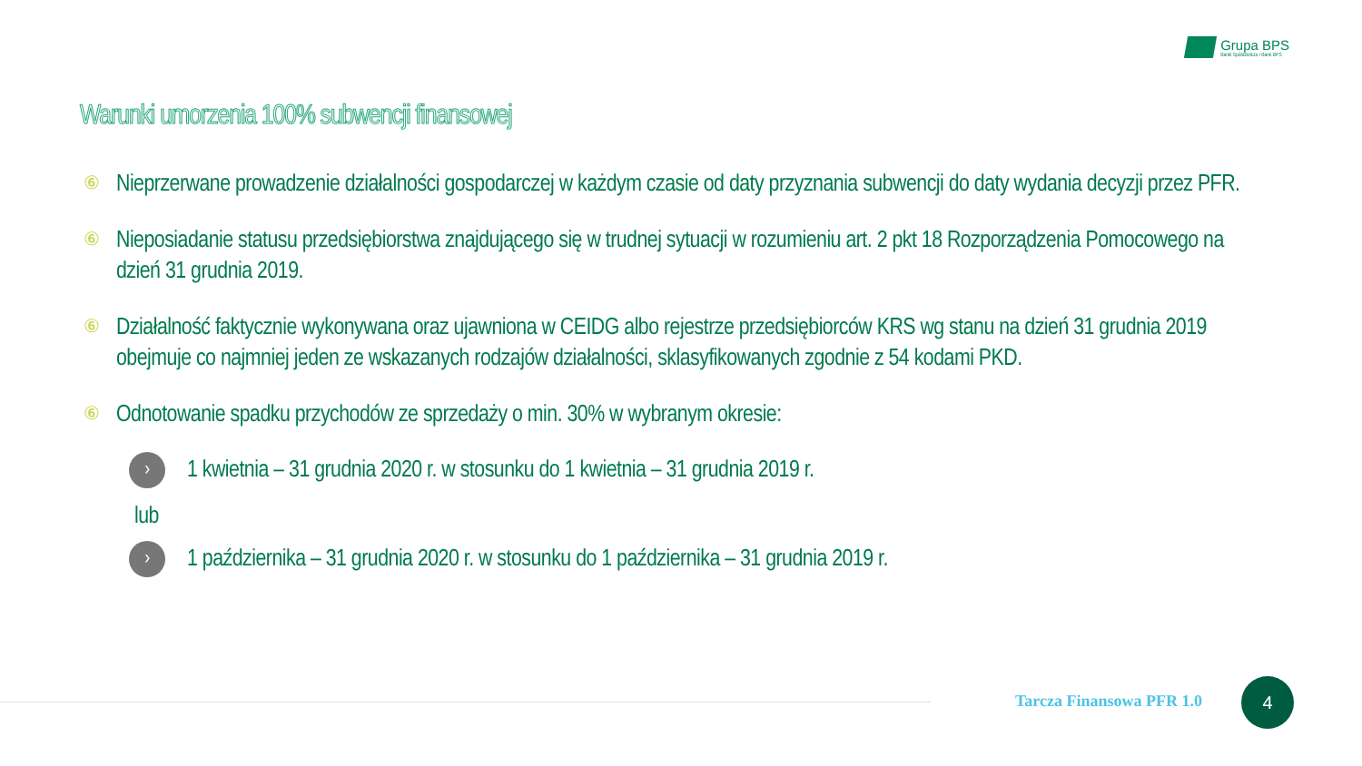Grupa BPS
Banki Spółdzielcze i Bank BPS
Warunki umorzenia 100% subwencji finansowej
⑥ Nieprzerwane prowadzenie działalności gospodarczej w każdym czasie od daty przyznania subwencji do daty wydania decyzji przez PFR.
⑥ Nieposiadanie statusu przedsiębiorstwa znajdującego się w trudnej sytuacji w rozumieniu art. 2 pkt 18 Rozporządzenia Pomocowego na dzień 31 grudnia 2019.
⑥ Działalność faktycznie wykonywana oraz ujawniona w CEIDG albo rejestrze przedsiębiorców KRS wg stanu na dzień 31 grudnia 2019 obejmuje co najmniej jeden ze wskazanych rodzajów działalności, sklasyfikowanych zgodnie z 54 kodami PKD.
⑥ Odnotowanie spadku przychodów ze sprzedaży o min. 30% w wybranym okresie:
› 1 kwietnia – 31 grudnia 2020 r. w stosunku do 1 kwietnia – 31 grudnia 2019 r.
lub
› 1 października – 31 grudnia 2020 r. w stosunku do 1 października – 31 grudnia 2019 r.
Tarcza Finansowa PFR 1.0
4